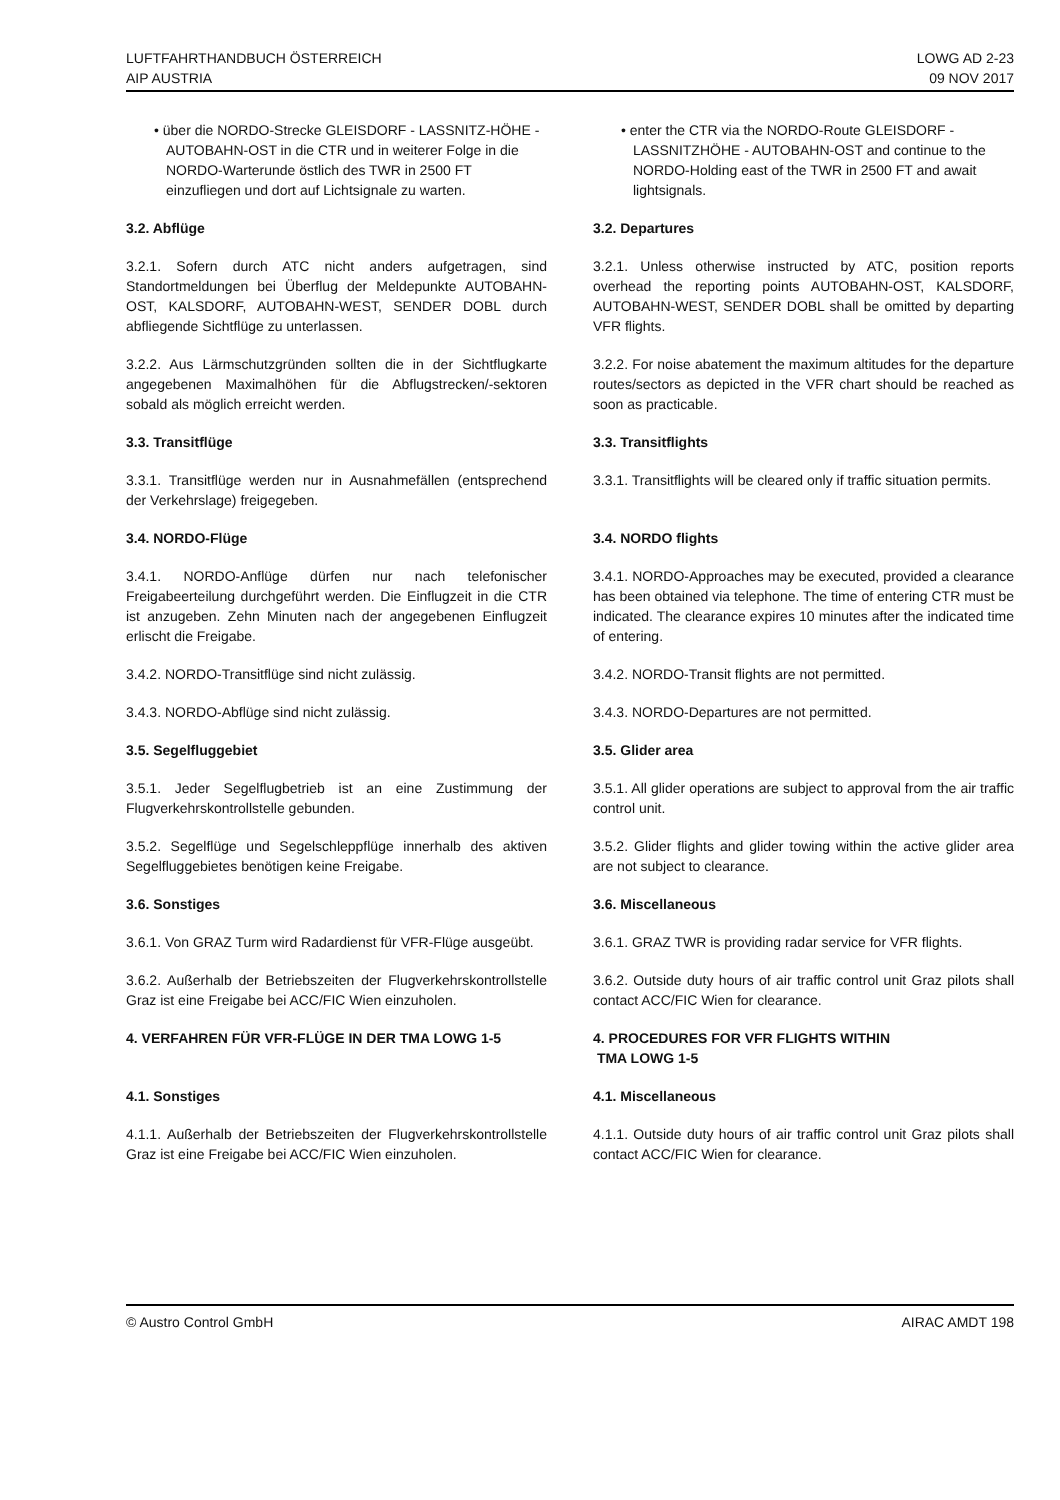LUFTFAHRTHANDBUCH ÖSTERREICH
AIP AUSTRIA
LOWG AD 2-23
09 NOV 2017
• über die NORDO-Strecke GLEISDORF - LASSNITZ-HÖHE - AUTOBAHN-OST in die CTR und in weiterer Folge in die NORDO-Warterunde östlich des TWR in 2500 FT einzufliegen und dort auf Lichtsignale zu warten.
• enter the CTR via the NORDO-Route GLEISDORF - LASSNITZHÖHE - AUTOBAHN-OST and continue to the NORDO-Holding east of the TWR in 2500 FT and await lightsignals.
3.2. Abflüge 3.2. Departures
3.2.1. Sofern durch ATC nicht anders aufgetragen, sind Standortmeldungen bei Überflug der Meldepunkte AUTOBAHN-OST, KALSDORF, AUTOBAHN-WEST, SENDER DOBL durch abfliegende Sichtflüge zu unterlassen.
3.2.1. Unless otherwise instructed by ATC, position reports overhead the reporting points AUTOBAHN-OST, KALSDORF, AUTOBAHN-WEST, SENDER DOBL shall be omitted by departing VFR flights.
3.2.2. Aus Lärmschutzgründen sollten die in der Sichtflugkarte angegebenen Maximalhöhen für die Abflugstrecken/-sektoren sobald als möglich erreicht werden.
3.2.2. For noise abatement the maximum altitudes for the departure routes/sectors as depicted in the VFR chart should be reached as soon as practicable.
3.3. Transitflüge 3.3. Transitflights
3.3.1. Transitflüge werden nur in Ausnahmefällen (entsprechend der Verkehrslage) freigegeben.
3.3.1. Transitflights will be cleared only if traffic situation permits.
3.4. NORDO-Flüge 3.4. NORDO flights
3.4.1. NORDO-Anflüge dürfen nur nach telefonischer Freigabeerteilung durchgeführt werden. Die Einflugzeit in die CTR ist anzugeben. Zehn Minuten nach der angegebenen Einflugzeit erlischt die Freigabe.
3.4.1. NORDO-Approaches may be executed, provided a clearance has been obtained via telephone. The time of entering CTR must be indicated. The clearance expires 10 minutes after the indicated time of entering.
3.4.2. NORDO-Transitflüge sind nicht zulässig.
3.4.2. NORDO-Transit flights are not permitted.
3.4.3. NORDO-Abflüge sind nicht zulässig.
3.4.3. NORDO-Departures are not permitted.
3.5. Segelfluggebiet 3.5. Glider area
3.5.1. Jeder Segelflugbetrieb ist an eine Zustimmung der Flugverkehrskontrollstelle gebunden.
3.5.1. All glider operations are subject to approval from the air traffic control unit.
3.5.2. Segelflüge und Segelschleppflüge innerhalb des aktiven Segelfluggebietes benötigen keine Freigabe.
3.5.2. Glider flights and glider towing within the active glider area are not subject to clearance.
3.6. Sonstiges 3.6. Miscellaneous
3.6.1. Von GRAZ Turm wird Radardienst für VFR-Flüge ausgeübt.
3.6.1. GRAZ TWR is providing radar service for VFR flights.
3.6.2. Außerhalb der Betriebszeiten der Flugverkehrskontrollstelle Graz ist eine Freigabe bei ACC/FIC Wien einzuholen.
3.6.2. Outside duty hours of air traffic control unit Graz pilots shall contact ACC/FIC Wien for clearance.
4. VERFAHREN FÜR VFR-FLÜGE IN DER TMA LOWG 1-5
4. PROCEDURES FOR VFR FLIGHTS WITHIN
TMA LOWG 1-5
4.1. Sonstiges 4.1. Miscellaneous
4.1.1. Außerhalb der Betriebszeiten der Flugverkehrskontrollstelle Graz ist eine Freigabe bei ACC/FIC Wien einzuholen.
4.1.1. Outside duty hours of air traffic control unit Graz pilots shall contact ACC/FIC Wien for clearance.
© Austro Control GmbH AIRAC AMDT 198